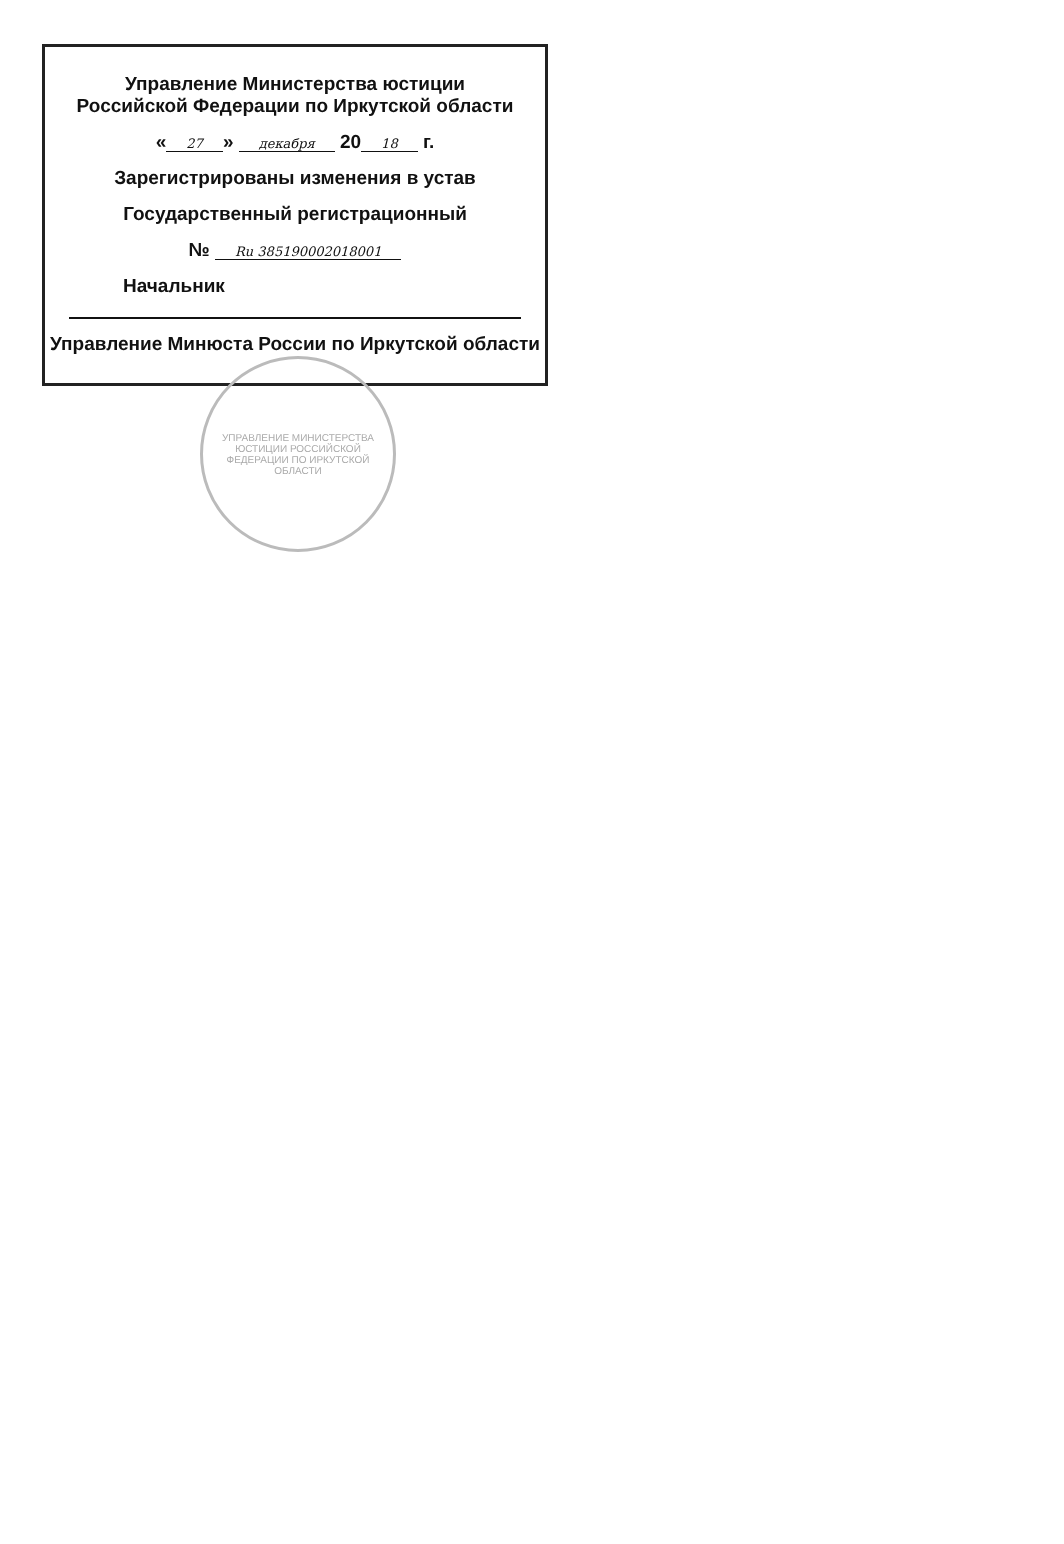Управление Министерства юстиции
Российской Федерации по Иркутской области
« 27 » декабря 20 18 г.
Зарегистрированы изменения в устав
Государственный регистрационный
№ Ru 385190002018001
Начальник
Управление Минюста России по Иркутской области
УПРАВЛЕНИЕ МИНИСТЕРСТВА ЮСТИЦИИ РОССИЙСКОЙ ФЕДЕРАЦИИ ПО ИРКУТСКОЙ ОБЛАСТИ